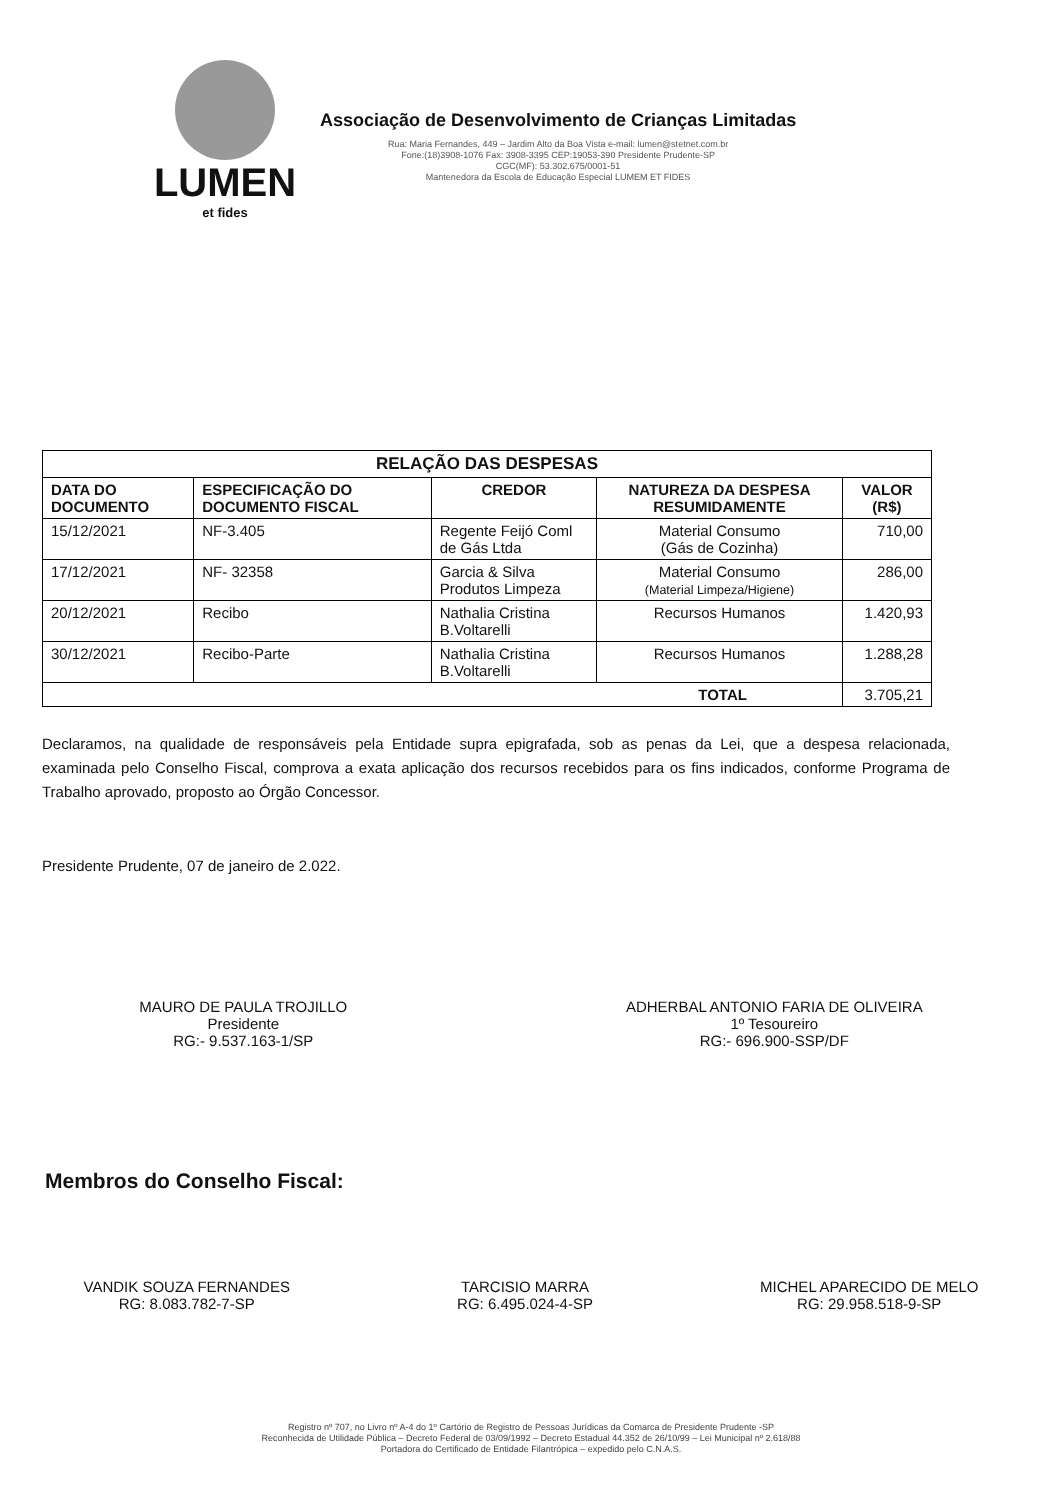LUMEN
et fides
Associação de Desenvolvimento de Crianças Limitadas
Rua: Maria Fernandes, 449 – Jardim Alto da Boa Vista e-mail: lumen@stetnet.com.br
Fone:(18)3908-1076 Fax: 3908-3395 CEP:19053-390 Presidente Prudente-SP
CGC(MF): 53.302.675/0001-51
Mantenedora da Escola de Educação Especial LUMEM ET FIDES
| RELAÇÃO DAS DESPESAS | | | | |
| --- | --- | --- | --- | --- |
| DATA DO DOCUMENTO | ESPECIFICAÇÃO DO DOCUMENTO FISCAL | CREDOR | NATUREZA DA DESPESA RESUMIDAMENTE | VALOR (R$) |
| 15/12/2021 | NF-3.405 | Regente Feijó Coml de Gás Ltda | Material Consumo (Gás de Cozinha) | 710,00 |
| 17/12/2021 | NF- 32358 | Garcia & Silva Produtos Limpeza | Material Consumo (Material Limpeza/Higiene) | 286,00 |
| 20/12/2021 | Recibo | Nathalia Cristina B.Voltarelli | Recursos Humanos | 1.420,93 |
| 30/12/2021 | Recibo-Parte | Nathalia Cristina B.Voltarelli | Recursos Humanos | 1.288,28 |
| TOTAL | | | | 3.705,21 |
Declaramos, na qualidade de responsáveis pela Entidade supra epigrafada, sob as penas da Lei, que a despesa relacionada, examinada pelo Conselho Fiscal, comprova a exata aplicação dos recursos recebidos para os fins indicados, conforme Programa de Trabalho aprovado, proposto ao Órgão Concessor.
Presidente Prudente, 07 de janeiro de 2.022.
MAURO DE PAULA TROJILLO
Presidente
RG:- 9.537.163-1/SP
ADHERBAL ANTONIO FARIA DE OLIVEIRA
1º Tesoureiro
RG:- 696.900-SSP/DF
Membros do Conselho Fiscal:
VANDIK SOUZA FERNANDES
RG: 8.083.782-7-SP
TARCISIO MARRA
RG: 6.495.024-4-SP
MICHEL APARECIDO DE MELO
RG: 29.958.518-9-SP
Registro nº 707, no Livro nº A-4 do 1º Cartório de Registro de Pessoas Jurídicas da Comarca de Presidente Prudente -SP
Reconhecida de Utilidade Pública – Decreto Federal de 03/09/1992 – Decreto Estadual 44.352 de 26/10/99 – Lei Municipal nº 2.618/88
Portadora do Certificado de Entidade Filantrópica – expedido pelo C.N.A.S.